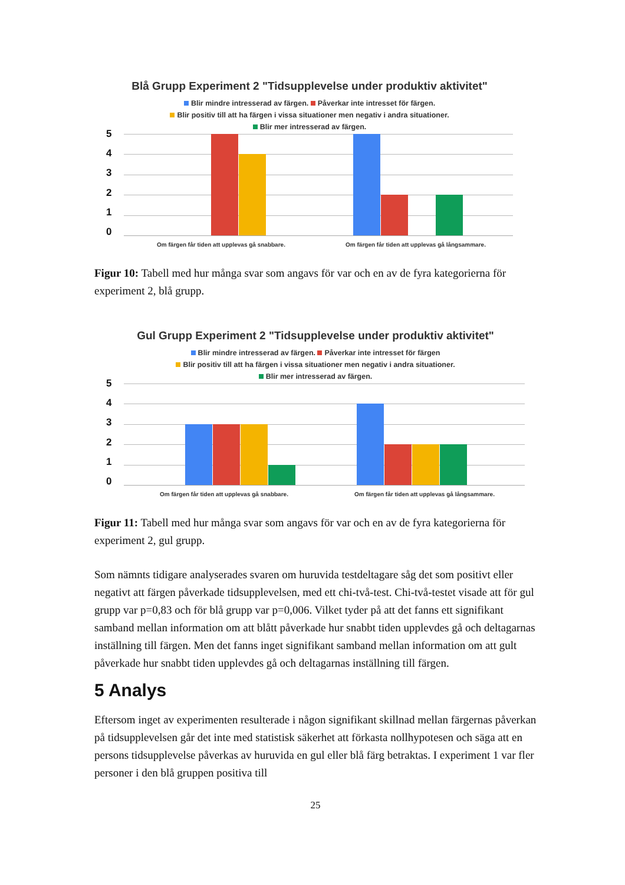Blå Grupp Experiment 2 "Tidsupplevelse under produktiv aktivitet"
Blir mindre intresserad av färgen. Påverkar inte intresset för färgen.
Blir positiv till att ha färgen i vissa situationer men negativ i andra situationer.
Blir mer intresserad av färgen.
543210
Om färgen får tiden att upplevas gå snabbare. Om färgen får tiden att upplevas gå långsammare.
Figur 10: Tabell med hur många svar som angavs för var och en av de fyra kategorierna för experiment 2, blå grupp.
Gul Grupp Experiment 2 "Tidsupplevelse under produktiv aktivitet"
Blir mindre intresserad av färgen. Påverkar inte intresset för färgen
Blir positiv till att ha färgen i vissa situationer men negativ i andra situationer.
Blir mer intresserad av färgen.
543210
Om färgen får tiden att upplevas gå snabbare. Om färgen får tiden att upplevas gå långsammare.
Figur 11: Tabell med hur många svar som angavs för var och en av de fyra kategorierna för experiment 2, gul grupp.
Som nämnts tidigare analyserades svaren om huruvida testdeltagare såg det som positivt eller negativt att färgen påverkade tidsupplevelsen, med ett chi-två-test. Chi-två-testet visade att för gul grupp var p=0,83 och för blå grupp var p=0,006. Vilket tyder på att det fanns ett signifikant samband mellan information om att blått påverkade hur snabbt tiden upplevdes gå och deltagarnas inställning till färgen. Men det fanns inget signifikant samband mellan information om att gult påverkade hur snabbt tiden upplevdes gå och deltagarnas inställning till färgen.
5 Analys
Eftersom inget av experimenten resulterade i någon signifikant skillnad mellan färgernas påverkan på tidsupplevelsen går det inte med statistisk säkerhet att förkasta nollhypotesen och säga att en persons tidsupplevelse påverkas av huruvida en gul eller blå färg betraktas. I experiment 1 var fler personer i den blå gruppen positiva till
25